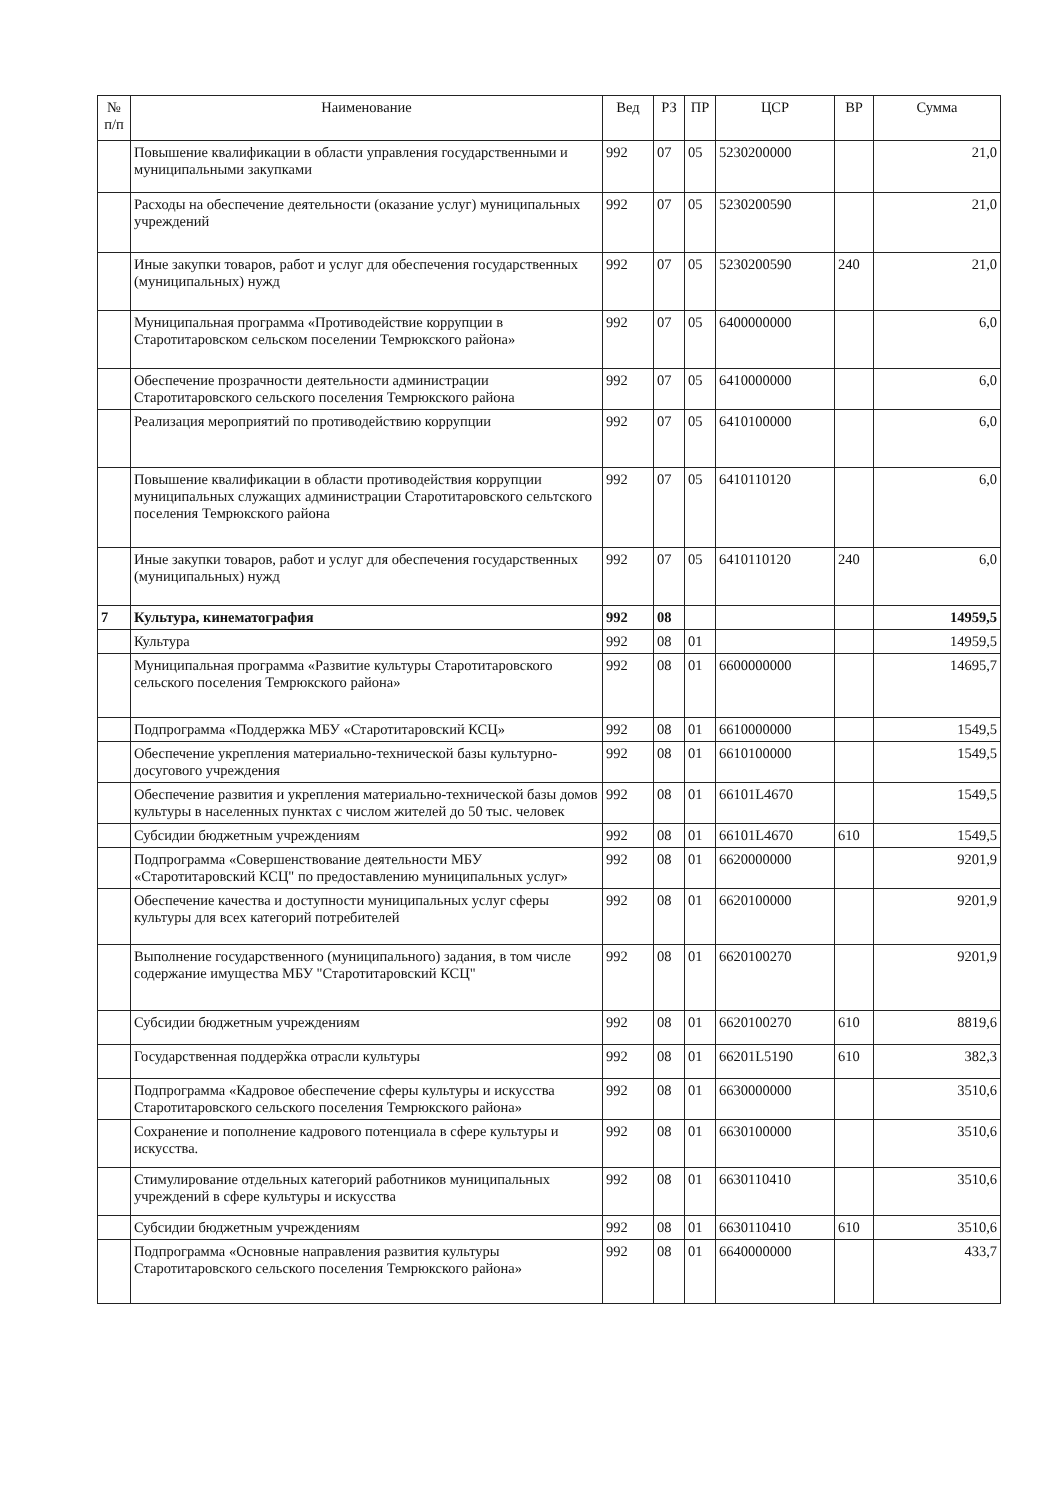| № п/п | Наименование | Вед | РЗ | ПР | ЦСР | ВР | Сумма |
| --- | --- | --- | --- | --- | --- | --- | --- |
| | Повышение квалификации в области управления государственными и муниципальными закупками | 992 | 07 | 05 | 5230200000 | | 21,0 |
| | Расходы на обеспечение деятельности (оказание услуг) муниципальных учреждений | 992 | 07 | 05 | 5230200590 | | 21,0 |
| | Иные закупки товаров, работ и услуг для обеспечения государственных (муниципальных) нужд | 992 | 07 | 05 | 5230200590 | 240 | 21,0 |
| | Муниципальная программа «Противодействие коррупции в Старотитаровском сельском поселении Темрюкского района» | 992 | 07 | 05 | 6400000000 | | 6,0 |
| | Обеспечение прозрачности деятельности администрации Старотитаровского сельского поселения Темрюкского района | 992 | 07 | 05 | 6410000000 | | 6,0 |
| | Реализация мероприятий по противодействию коррупции | 992 | 07 | 05 | 6410100000 | | 6,0 |
| | Повышение квалификации в области противодействия коррупции муниципальных служащих администрации Старотитаровского сельтского поселения Темрюкского района | 992 | 07 | 05 | 6410110120 | | 6,0 |
| | Иные закупки товаров, работ и услуг для обеспечения государственных (муниципальных) нужд | 992 | 07 | 05 | 6410110120 | 240 | 6,0 |
| 7 | Культура, кинематография | 992 | 08 | | | | 14959,5 |
| | Культура | 992 | 08 | 01 | | | 14959,5 |
| | Муниципальная программа «Развитие культуры Старотитаровского сельского поселения Темрюкского района» | 992 | 08 | 01 | 6600000000 | | 14695,7 |
| | Подпрограмма «Поддержка МБУ «Старотитаровский КСЦ» | 992 | 08 | 01 | 6610000000 | | 1549,5 |
| | Обеспечение укрепления материально-технической базы культурно-досугового учреждения | 992 | 08 | 01 | 6610100000 | | 1549,5 |
| | Обеспечение развития и укрепления материально-технической базы домов культуры в населенных пунктах с числом жителей до 50 тыс. человек | 992 | 08 | 01 | 66101L4670 | | 1549,5 |
| | Субсидии бюджетным учреждениям | 992 | 08 | 01 | 66101L4670 | 610 | 1549,5 |
| | Подпрограмма «Совершенствование деятельности МБУ «Старотитаровский КСЦ" по предоставлению муниципальных услуг» | 992 | 08 | 01 | 6620000000 | | 9201,9 |
| | Обеспечение качества и доступности муниципальных услуг сферы культуры для всех категорий потребителей | 992 | 08 | 01 | 6620100000 | | 9201,9 |
| | Выполнение государственного (муниципального) задания, в том числе содержание имущества МБУ "Старотитаровский КСЦ" | 992 | 08 | 01 | 6620100270 | | 9201,9 |
| | Субсидии бюджетным учреждениям | 992 | 08 | 01 | 6620100270 | 610 | 8819,6 |
| | Государственная поддерӂка отрасли культуры | 992 | 08 | 01 | 66201L5190 | 610 | 382,3 |
| | Подпрограмма «Кадровое обеспечение сферы культуры и искусства Старотитаровского сельского поселения Темрюкского района» | 992 | 08 | 01 | 6630000000 | | 3510,6 |
| | Сохранение и пополнение кадрового потенциала в сфере культуры и искусства. | 992 | 08 | 01 | 6630100000 | | 3510,6 |
| | Стимулирование отдельных категорий работников муниципальных учреждений в сфере культуры и искусства | 992 | 08 | 01 | 6630110410 | | 3510,6 |
| | Субсидии бюджетным учреждениям | 992 | 08 | 01 | 6630110410 | 610 | 3510,6 |
| | Подпрограмма «Основные направления развития культуры Старотитаровского сельского поселения Темрюкского района» | 992 | 08 | 01 | 6640000000 | | 433,7 |